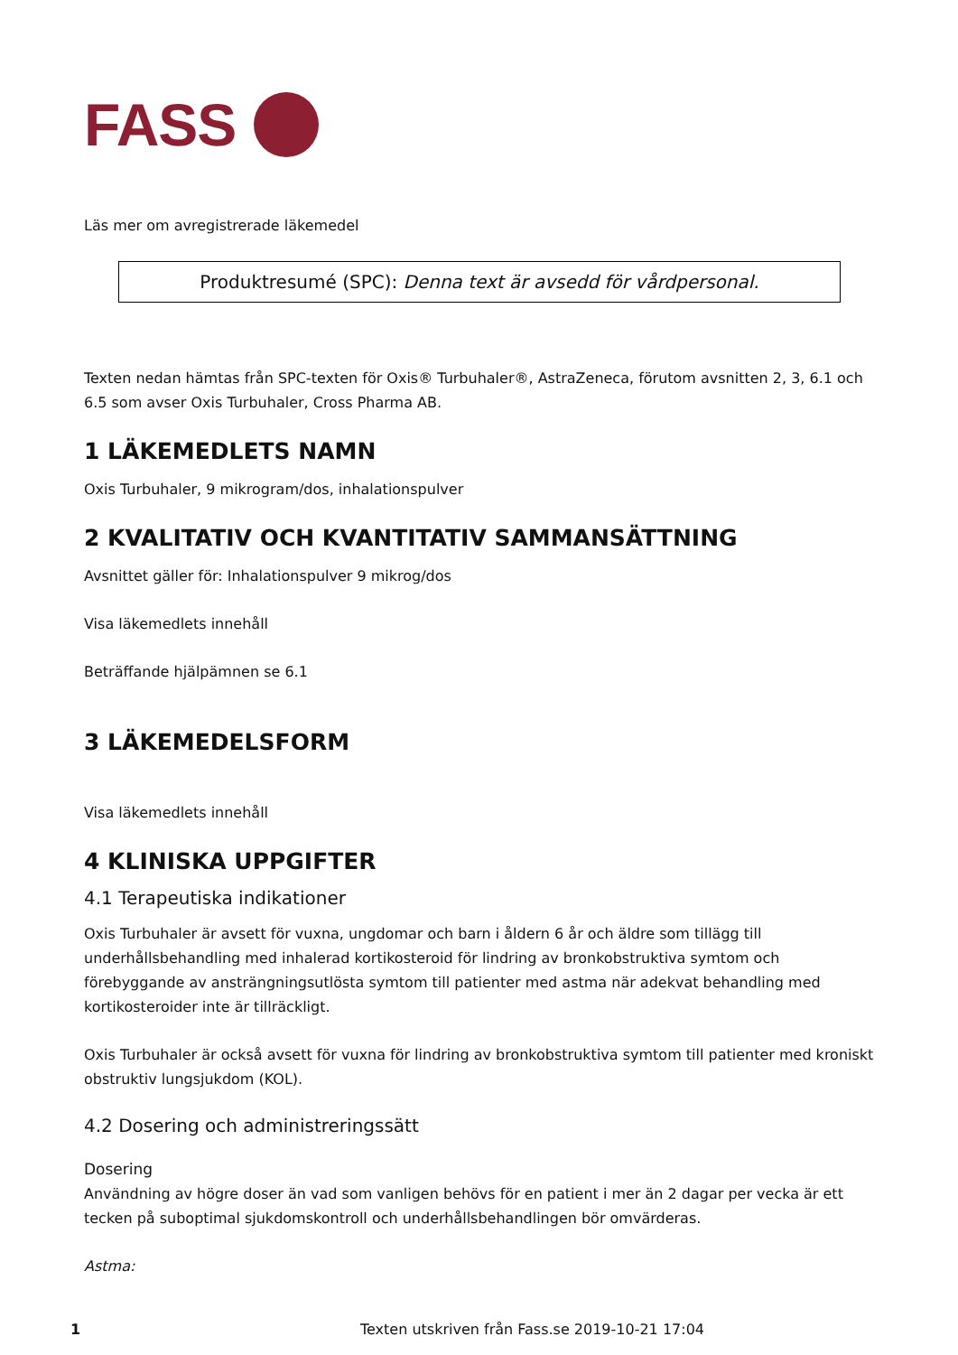FASS
Läs mer om avregistrerade läkemedel
Produktresumé (SPC): Denna text är avsedd för vårdpersonal.
Texten nedan hämtas från SPC-texten för Oxis® Turbuhaler®, AstraZeneca, förutom avsnitten 2, 3, 6.1 och 6.5 som avser Oxis Turbuhaler, Cross Pharma AB.
1 LÄKEMEDLETS NAMN
Oxis Turbuhaler, 9 mikrogram/dos, inhalationspulver
2 KVALITATIV OCH KVANTITATIV SAMMANSÄTTNING
Avsnittet gäller för: Inhalationspulver 9 mikrog/dos
Visa läkemedlets innehåll
Beträffande hjälpämnen se 6.1
3 LÄKEMEDELSFORM
Visa läkemedlets innehåll
4 KLINISKA UPPGIFTER
4.1 Terapeutiska indikationer
Oxis Turbuhaler är avsett för vuxna, ungdomar och barn i åldern 6 år och äldre som tillägg till underhållsbehandling med inhalerad kortikosteroid för lindring av bronkobstruktiva symtom och förebyggande av ansträngningsutlösta symtom till patienter med astma när adekvat behandling med kortikosteroider inte är tillräckligt.
Oxis Turbuhaler är också avsett för vuxna för lindring av bronkobstruktiva symtom till patienter med kroniskt obstruktiv lungsjukdom (KOL).
4.2 Dosering och administreringssätt
Dosering
Användning av högre doser än vad som vanligen behövs för en patient i mer än 2 dagar per vecka är ett tecken på suboptimal sjukdomskontroll och underhållsbehandlingen bör omvärderas.
Astma:
1
Texten utskriven från Fass.se 2019-10-21 17:04